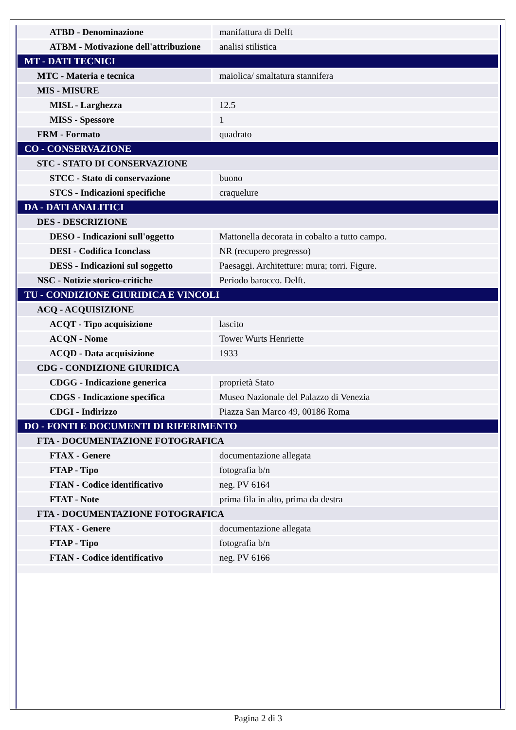| ATBD - Denominazione | manifattura di Delft |
| ATBM - Motivazione dell'attribuzione | analisi stilistica |
| MT - DATI TECNICI | |
| MTC - Materia e tecnica | maiolica/ smaltatura stannifera |
| MIS - MISURE | |
| MISL - Larghezza | 12.5 |
| MISS - Spessore | 1 |
| FRM - Formato | quadrato |
| CO - CONSERVAZIONE | |
| STC - STATO DI CONSERVAZIONE | |
| STCC - Stato di conservazione | buono |
| STCS - Indicazioni specifiche | craquelure |
| DA - DATI ANALITICI | |
| DES - DESCRIZIONE | |
| DESO - Indicazioni sull'oggetto | Mattonella decorata in cobalto a tutto campo. |
| DESI - Codifica Iconclass | NR (recupero pregresso) |
| DESS - Indicazioni sul soggetto | Paesaggi. Architetture: mura; torri. Figure. |
| NSC - Notizie storico-critiche | Periodo barocco. Delft. |
| TU - CONDIZIONE GIURIDICA E VINCOLI | |
| ACQ - ACQUISIZIONE | |
| ACQT - Tipo acquisizione | lascito |
| ACQN - Nome | Tower Wurts Henriette |
| ACQD - Data acquisizione | 1933 |
| CDG - CONDIZIONE GIURIDICA | |
| CDGG - Indicazione generica | proprietà Stato |
| CDGS - Indicazione specifica | Museo Nazionale del Palazzo di Venezia |
| CDGI - Indirizzo | Piazza San Marco 49, 00186 Roma |
| DO - FONTI E DOCUMENTI DI RIFERIMENTO | |
| FTA - DOCUMENTAZIONE FOTOGRAFICA | |
| FTAX - Genere | documentazione allegata |
| FTAP - Tipo | fotografia b/n |
| FTAN - Codice identificativo | neg. PV 6164 |
| FTAT - Note | prima fila in alto, prima da destra |
| FTA - DOCUMENTAZIONE FOTOGRAFICA | |
| FTAX - Genere | documentazione allegata |
| FTAP - Tipo | fotografia b/n |
| FTAN - Codice identificativo | neg. PV 6166 |
Pagina 2 di 3